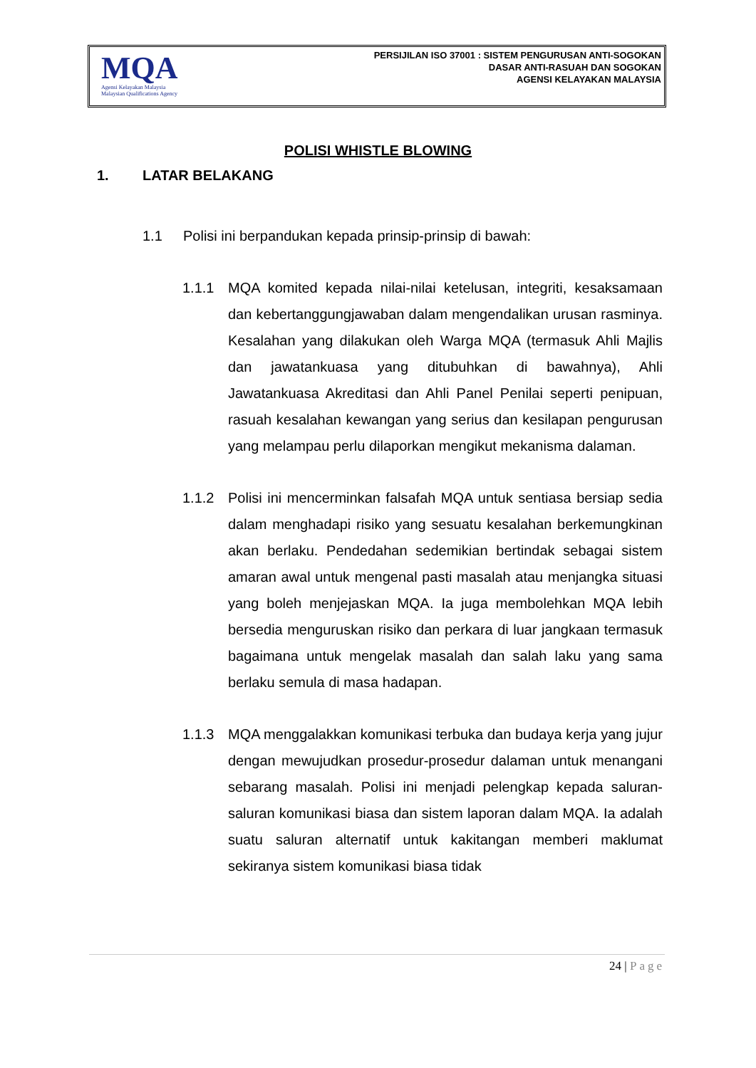MQA
Agensi Kelayakan Malaysia
Malaysian Qualifications Agency
PERSIJILAN ISO 37001 : SISTEM PENGURUSAN ANTI-SOGOKAN
DASAR ANTI-RASUAH DAN SOGOKAN
AGENSI KELAYAKAN MALAYSIA
POLISI WHISTLE BLOWING
1. LATAR BELAKANG
1.1 Polisi ini berpandukan kepada prinsip-prinsip di bawah:
1.1.1 MQA komited kepada nilai-nilai ketelusan, integriti, kesaksamaan dan kebertanggungjawaban dalam mengendalikan urusan rasminya. Kesalahan yang dilakukan oleh Warga MQA (termasuk Ahli Majlis dan jawatankuasa yang ditubuhkan di bawahnya), Ahli Jawatankuasa Akreditasi dan Ahli Panel Penilai seperti penipuan, rasuah kesalahan kewangan yang serius dan kesilapan pengurusan yang melampau perlu dilaporkan mengikut mekanisma dalaman.
1.1.2 Polisi ini mencerminkan falsafah MQA untuk sentiasa bersiap sedia dalam menghadapi risiko yang sesuatu kesalahan berkemungkinan akan berlaku. Pendedahan sedemikian bertindak sebagai sistem amaran awal untuk mengenal pasti masalah atau menjangka situasi yang boleh menjejaskan MQA. Ia juga membolehkan MQA lebih bersedia menguruskan risiko dan perkara di luar jangkaan termasuk bagaimana untuk mengelak masalah dan salah laku yang sama berlaku semula di masa hadapan.
1.1.3 MQA menggalakkan komunikasi terbuka dan budaya kerja yang jujur dengan mewujudkan prosedur-prosedur dalaman untuk menangani sebarang masalah. Polisi ini menjadi pelengkap kepada saluran-saluran komunikasi biasa dan sistem laporan dalam MQA. Ia adalah suatu saluran alternatif untuk kakitangan memberi maklumat sekiranya sistem komunikasi biasa tidak
24 | Page